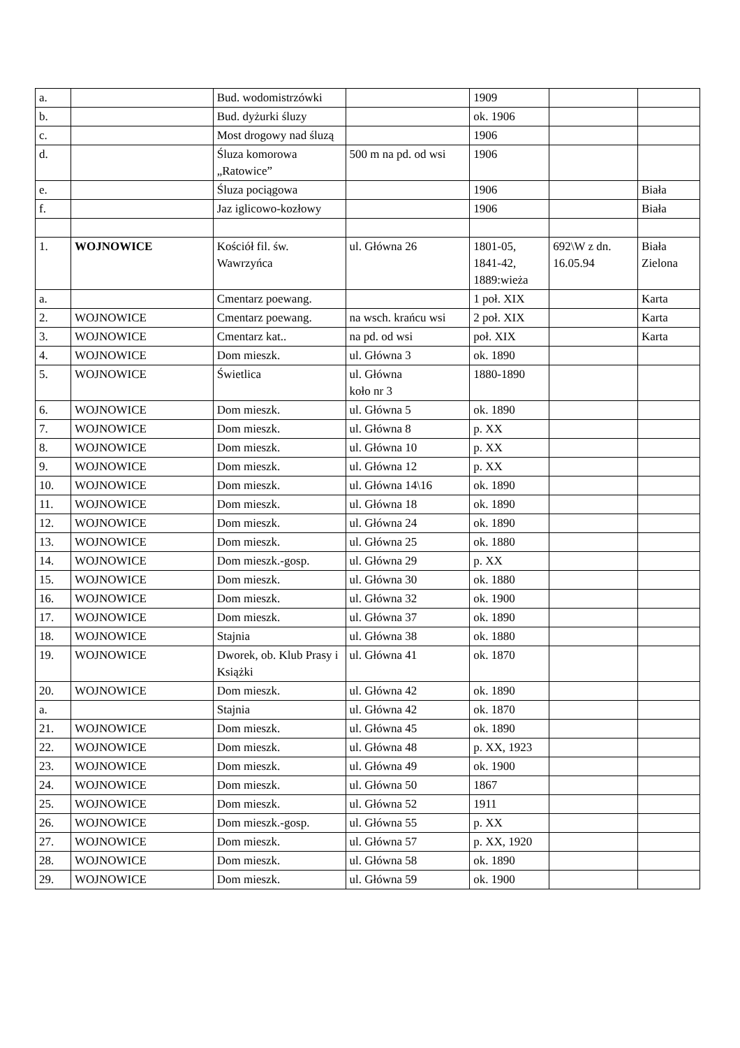| a. | | Bud. wodomistrzówki | | 1909 | | |
| b. | | Bud. dyżurki śluzy | | ok. 1906 | | |
| c. | | Most drogowy nad śluzą | | 1906 | | |
| d. | | Śluza komorowa „Ratowice” | 500 m na pd. od wsi | 1906 | | |
| e. | | Śluza pociągowa | | 1906 | | Biała |
| f. | | Jaz iglicowo-kozłowy | | 1906 | | Biała |
| 1. | WOJNOWICE | Kościół fil. św. Wawrzyńca | ul. Główna 26 | 1801-05, 1841-42, 1889:wieża | 692\W z dn. 16.05.94 | Biała Zielona |
| a. | | Cmentarz poewang. | | 1 poł. XIX | | Karta |
| 2. | WOJNOWICE | Cmentarz poewang. | na wsch. krańcu wsi | 2 poł. XIX | | Karta |
| 3. | WOJNOWICE | Cmentarz kat.. | na pd. od wsi | poł. XIX | | Karta |
| 4. | WOJNOWICE | Dom mieszk. | ul. Główna 3 | ok. 1890 | | |
| 5. | WOJNOWICE | Świetlica | ul. Główna koło nr 3 | 1880-1890 | | |
| 6. | WOJNOWICE | Dom mieszk. | ul. Główna 5 | ok. 1890 | | |
| 7. | WOJNOWICE | Dom mieszk. | ul. Główna 8 | p. XX | | |
| 8. | WOJNOWICE | Dom mieszk. | ul. Główna 10 | p. XX | | |
| 9. | WOJNOWICE | Dom mieszk. | ul. Główna 12 | p. XX | | |
| 10. | WOJNOWICE | Dom mieszk. | ul. Główna 14\16 | ok. 1890 | | |
| 11. | WOJNOWICE | Dom mieszk. | ul. Główna 18 | ok. 1890 | | |
| 12. | WOJNOWICE | Dom mieszk. | ul. Główna 24 | ok. 1890 | | |
| 13. | WOJNOWICE | Dom mieszk. | ul. Główna 25 | ok. 1880 | | |
| 14. | WOJNOWICE | Dom mieszk.-gosp. | ul. Główna 29 | p. XX | | |
| 15. | WOJNOWICE | Dom mieszk. | ul. Główna 30 | ok. 1880 | | |
| 16. | WOJNOWICE | Dom mieszk. | ul. Główna 32 | ok. 1900 | | |
| 17. | WOJNOWICE | Dom mieszk. | ul. Główna 37 | ok. 1890 | | |
| 18. | WOJNOWICE | Stajnia | ul. Główna 38 | ok. 1880 | | |
| 19. | WOJNOWICE | Dworek, ob. Klub Prasy i Książki | ul. Główna 41 | ok. 1870 | | |
| 20. | WOJNOWICE | Dom mieszk. | ul. Główna 42 | ok. 1890 | | |
| a. | | Stajnia | ul. Główna 42 | ok. 1870 | | |
| 21. | WOJNOWICE | Dom mieszk. | ul. Główna 45 | ok. 1890 | | |
| 22. | WOJNOWICE | Dom mieszk. | ul. Główna 48 | p. XX, 1923 | | |
| 23. | WOJNOWICE | Dom mieszk. | ul. Główna 49 | ok. 1900 | | |
| 24. | WOJNOWICE | Dom mieszk. | ul. Główna 50 | 1867 | | |
| 25. | WOJNOWICE | Dom mieszk. | ul. Główna 52 | 1911 | | |
| 26. | WOJNOWICE | Dom mieszk.-gosp. | ul. Główna 55 | p. XX | | |
| 27. | WOJNOWICE | Dom mieszk. | ul. Główna 57 | p. XX, 1920 | | |
| 28. | WOJNOWICE | Dom mieszk. | ul. Główna 58 | ok. 1890 | | |
| 29. | WOJNOWICE | Dom mieszk. | ul. Główna 59 | ok. 1900 | | |